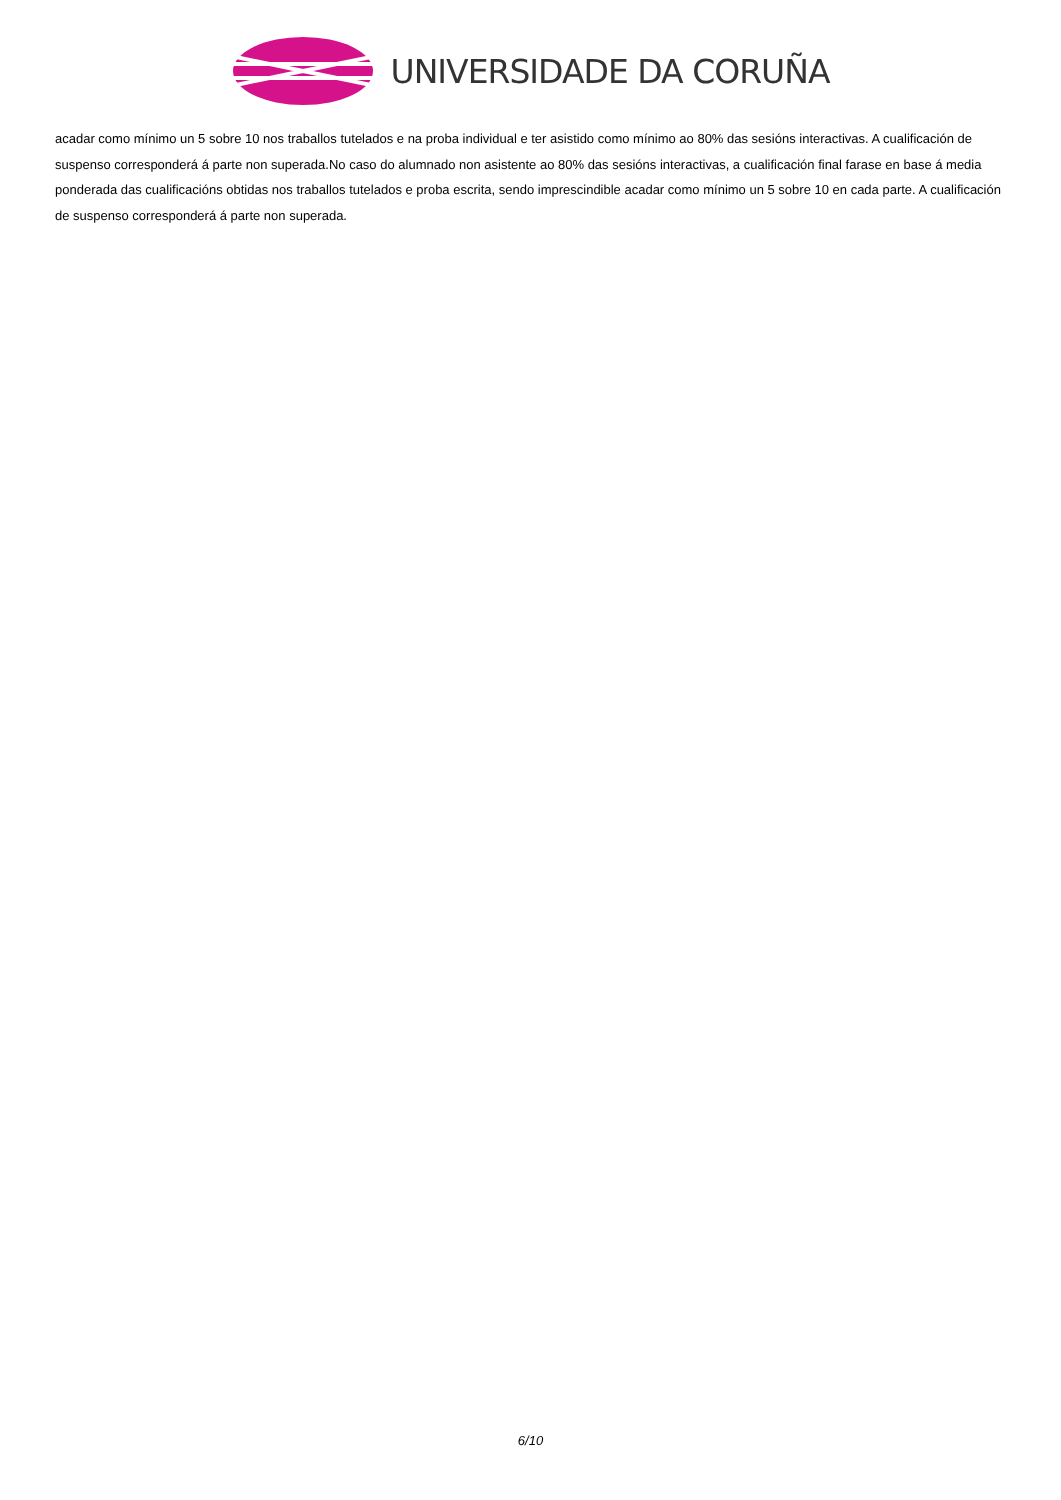UNIVERSIDADE DA CORUÑA
acadar como mínimo un 5 sobre 10 nos traballos tutelados e na proba individual e ter asistido como mínimo ao 80% das sesións interactivas. A cualificación de suspenso corresponderá á parte non superada.No caso do alumnado non asistente ao 80% das sesións interactivas, a cualificación final farase en base á media ponderada das cualificacións obtidas nos traballos tutelados e proba escrita, sendo imprescindible acadar como mínimo un 5 sobre 10 en cada parte. A cualificación de suspenso corresponderá á parte non superada.
6/10